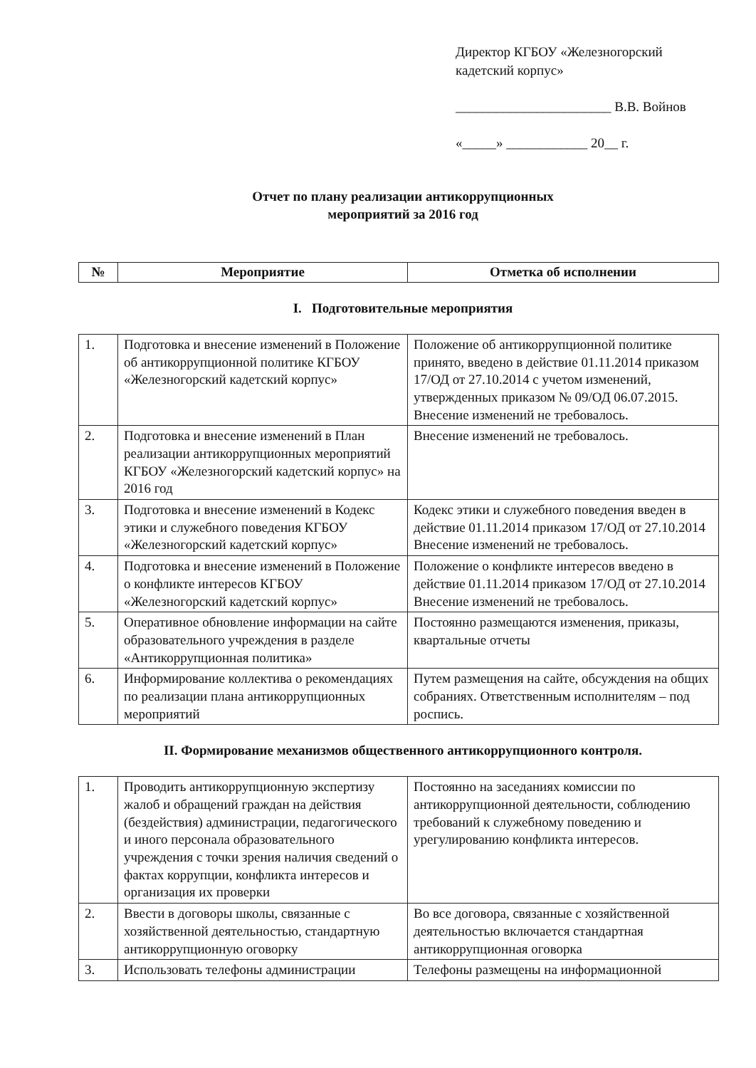Директор КГБОУ «Железногорский
кадетский корпус»
_______________________ В.В. Войнов
«_____» ____________ 20__ г.
Отчет по плану реализации антикоррупционных
мероприятий за 2016 год
| № | Мероприятие | Отметка об исполнении |
| --- | --- | --- |
I. Подготовительные мероприятия
| 1. | Подготовка и внесение изменений в Положение об антикоррупционной политике КГБОУ «Железногорский кадетский корпус» | Положение об антикоррупционной политике принято, введено в действие 01.11.2014 приказом 17/ОД от 27.10.2014 с учетом изменений, утвержденных приказом № 09/ОД 06.07.2015. Внесение изменений не требовалось. |
| 2. | Подготовка и внесение изменений в План реализации антикоррупционных мероприятий КГБОУ «Железногорский кадетский корпус» на 2016 год | Внесение изменений не требовалось. |
| 3. | Подготовка и внесение изменений в Кодекс этики и служебного поведения КГБОУ «Железногорский кадетский корпус» | Кодекс этики и служебного поведения введен в действие 01.11.2014 приказом 17/ОД от 27.10.2014 Внесение изменений не требовалось. |
| 4. | Подготовка и внесение изменений в Положение о конфликте интересов КГБОУ «Железногорский кадетский корпус» | Положение о конфликте интересов введено в действие 01.11.2014 приказом 17/ОД от 27.10.2014 Внесение изменений не требовалось. |
| 5. | Оперативное обновление информации на сайте образовательного учреждения в разделе «Антикоррупционная политика» | Постоянно размещаются изменения, приказы, квартальные отчеты |
| 6. | Информирование коллектива о рекомендациях по реализации плана антикоррупционных мероприятий | Путем размещения на сайте, обсуждения на общих собраниях. Ответственным исполнителям – под роспись. |
II. Формирование механизмов общественного антикоррупционного контроля.
| 1. | Проводить антикоррупционную экспертизу жалоб и обращений граждан на действия (бездействия) администрации, педагогического и иного персонала образовательного учреждения с точки зрения наличия сведений о фактах коррупции, конфликта интересов и организация их проверки | Постоянно на заседаниях комиссии по антикоррупционной деятельности, соблюдению требований к служебному поведению и урегулированию конфликта интересов. |
| 2. | Ввести в договоры школы, связанные с хозяйственной деятельностью, стандартную антикоррупционную оговорку | Во все договора, связанные с хозяйственной деятельностью включается стандартная антикоррупционная оговорка |
| 3. | Использовать телефоны администрации | Телефоны размещены на информационной |